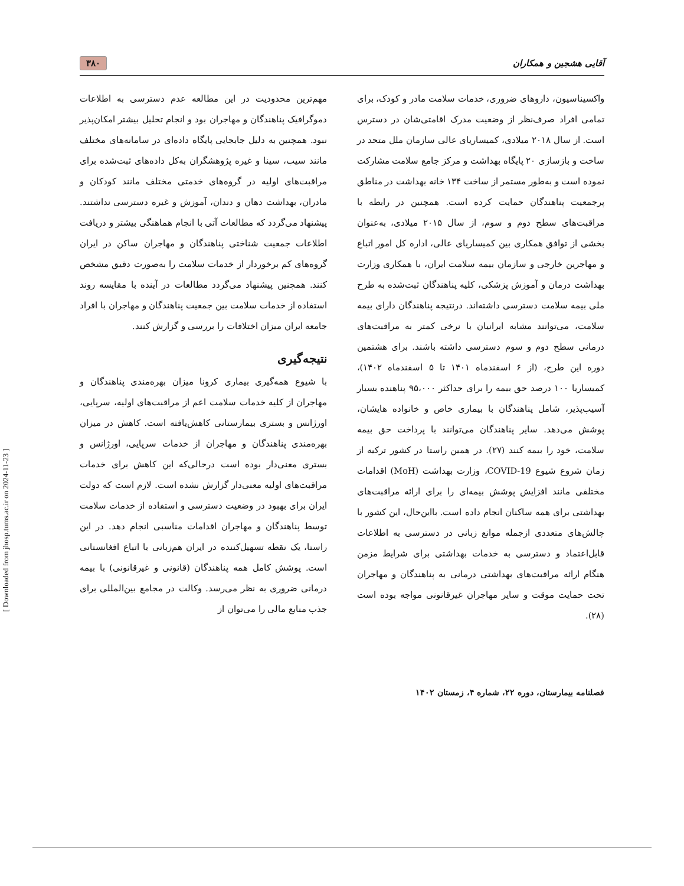آقایی هشجین و همکاران ۳۸۰
واکسیناسیون، داروهای ضروری، خدمات سلامت مادر و کودک، برای تمامی افراد صرف‌نظر از وضعیت مدرک اقامتی‌شان در دسترس است. از سال ۲۰۱۸ میلادی، کمیساریای عالی سازمان ملل متحد در ساخت و بازسازی ۲۰ پایگاه بهداشت و مرکز جامع سلامت مشارکت نموده است و به‌طور مستمر از ساخت ۱۳۴ خانه بهداشت در مناطق پرجمعیت پناهندگان حمایت کرده است. همچنین در رابطه با مراقبت‌های سطح دوم و سوم، از سال ۲۰۱۵ میلادی، به‌عنوان بخشی از توافق همکاری بین کمیساریای عالی، اداره کل امور اتباع و مهاجرین خارجی و سازمان بیمه سلامت ایران، با همکاری وزارت بهداشت درمان و آموزش پزشکی، کلیه پناهندگان ثبت‌شده به طرح ملی بیمه سلامت دسترسی داشته‌اند. درنتیجه پناهندگان دارای بیمه سلامت، می‌توانند مشابه ایرانیان با نرخی کمتر به مراقبت‌های درمانی سطح دوم و سوم دسترسی داشته باشند. برای هشتمین دوره این طرح، (از ۶ اسفندماه ۱۴۰۱ تا ۵ اسفندماه ۱۴۰۲)، کمیساریا ۱۰۰ درصد حق بیمه را برای حداکثر ۹۵،۰۰۰ پناهنده بسیار آسیب‌پذیر، شامل پناهندگان با بیماری خاص و خانواده هایشان، پوشش می‌دهد. سایر پناهندگان می‌توانند با پرداخت حق بیمه سلامت، خود را بیمه کنند (۲۷). در همین راستا در کشور ترکیه از زمان شروع شیوع COVID-19، وزارت بهداشت (MoH) اقدامات مختلفی مانند افزایش پوشش بیمه‌ای را برای ارائه مراقبت‌های بهداشتی برای همه ساکنان انجام داده است. بااین‌حال، این کشور با چالش‌های متعددی ازجمله موانع زبانی در دسترسی به اطلاعات قابل‌اعتماد و دسترسی به خدمات بهداشتی برای شرایط مزمن هنگام ارائه مراقبت‌های بهداشتی درمانی به پناهندگان و مهاجران تحت حمایت موقت و سایر مهاجران غیرقانونی مواجه بوده است (۲۸).
فصلنامه بیمارستان، دوره ۲۲، شماره ۴، زمستان ۱۴۰۲
مهم‌ترین محدودیت در این مطالعه عدم دسترسی به اطلاعات دموگرافیک پناهندگان و مهاجران بود و انجام تحلیل بیشتر امکان‌پذیر نبود. همچنین به دلیل جابجایی پایگاه داده‌ای در سامانه‌های مختلف مانند سیب، سینا و غیره پژوهشگران به‌کل داده‌های ثبت‌شده برای مراقبت‌های اولیه در گروه‌های خدمتی مختلف مانند کودکان و مادران، بهداشت دهان و دندان، آموزش و غیره دسترسی نداشتند. پیشنهاد می‌گردد که مطالعات آتی با انجام هماهنگی بیشتر و دریافت اطلاعات جمعیت شناختی پناهندگان و مهاجران ساکن در ایران گروه‌های کم برخوردار از خدمات سلامت را به‌صورت دقیق مشخص کنند. همچنین پیشنهاد می‌گردد مطالعات در آینده با مقایسه روند استفاده از خدمات سلامت بین جمعیت پناهندگان و مهاجران با افراد جامعه ایران میزان اختلافات را بررسی و گزارش کنند.
نتیجه‌گیری
با شیوع همه‌گیری بیماری کرونا میزان بهره‌مندی پناهندگان و مهاجران از کلیه خدمات سلامت اعم از مراقبت‌های اولیه، سرپایی، اورژانس و بستری بیمارستانی کاهش‌یافته است. کاهش در میزان بهره‌مندی پناهندگان و مهاجران از خدمات سرپایی، اورژانس و بستری معنی‌دار بوده است درحالی‌که این کاهش برای خدمات مراقبت‌های اولیه معنی‌دار گزارش نشده است. لازم است که دولت ایران برای بهبود در وضعیت دسترسی و استفاده از خدمات سلامت توسط پناهندگان و مهاجران اقدامات مناسبی انجام دهد. در این راستا، یک نقطه تسهیل‌کننده در ایران هم‌زبانی با اتباع افغانستانی است. پوشش کامل همه پناهندگان (قانونی و غیرقانونی) با بیمه درمانی ضروری به نظر می‌رسد. وکالت در مجامع بین‌المللی برای جذب منابع مالی را می‌توان از
[ Downloaded from jhosp.tums.ac.ir on 2024-11-23 ]